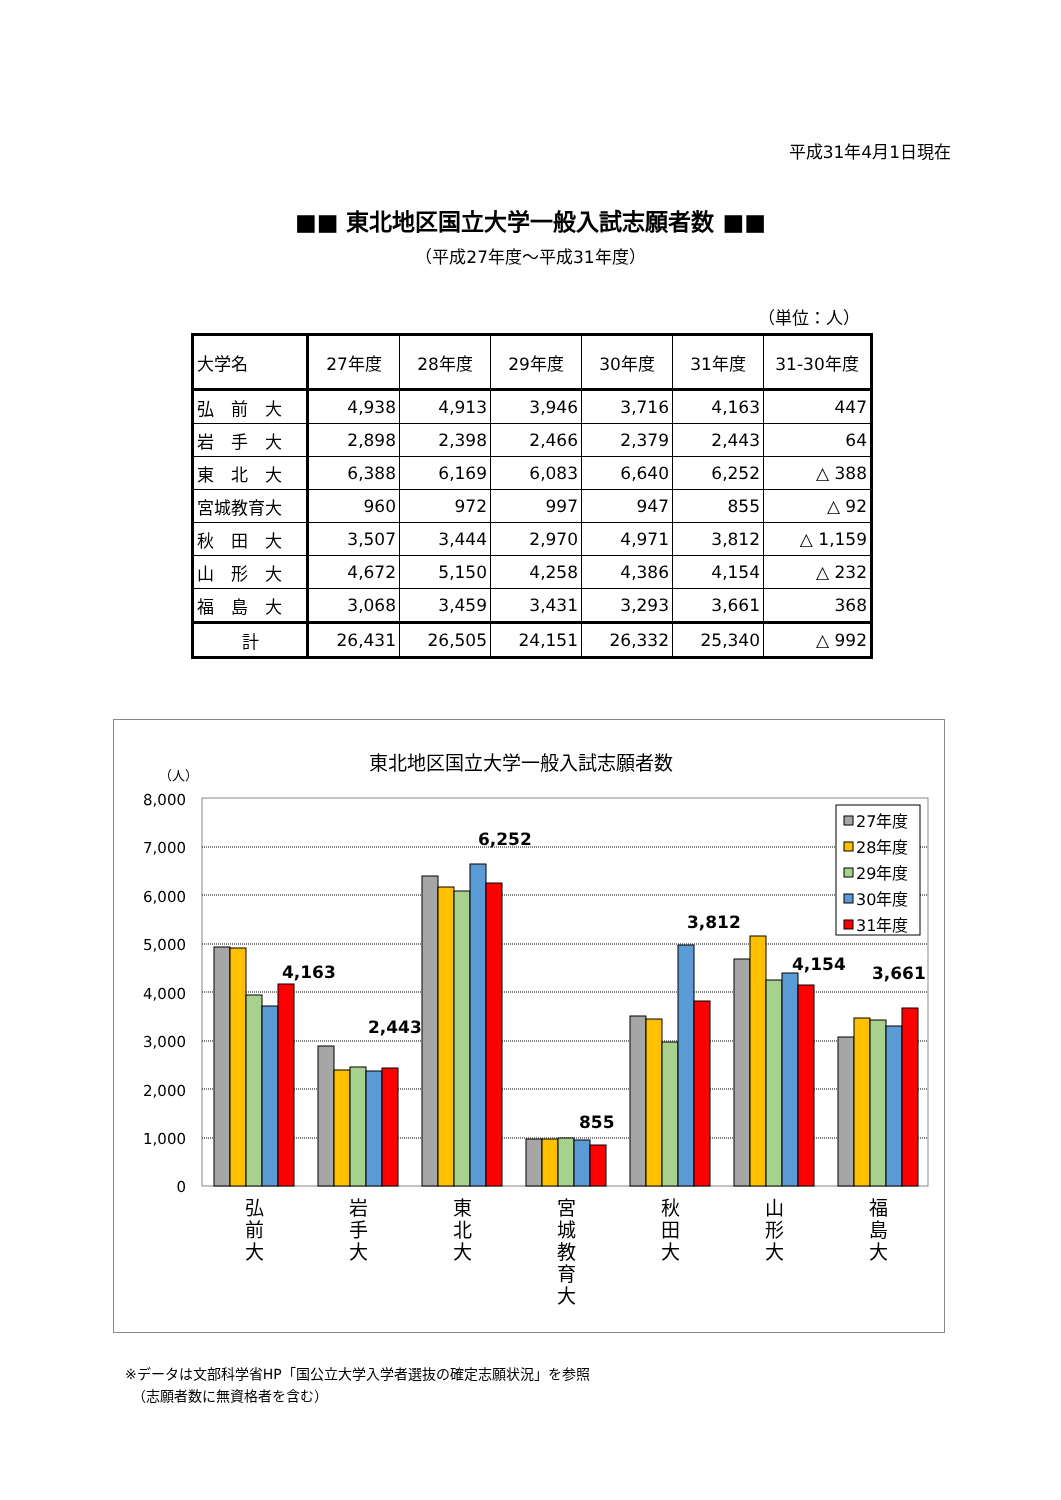平成31年4月1日現在
■■ 東北地区国立大学一般入試志願者数 ■■
（平成27年度～平成31年度）
（単位：人）
| 大学名 | 27年度 | 28年度 | 29年度 | 30年度 | 31年度 | 31-30年度 |
| --- | --- | --- | --- | --- | --- | --- |
| 弘 前 大 | 4,938 | 4,913 | 3,946 | 3,716 | 4,163 | 447 |
| 岩 手 大 | 2,898 | 2,398 | 2,466 | 2,379 | 2,443 | 64 |
| 東 北 大 | 6,388 | 6,169 | 6,083 | 6,640 | 6,252 | △ 388 |
| 宮城教育大 | 960 | 972 | 997 | 947 | 855 | △ 92 |
| 秋 田 大 | 3,507 | 3,444 | 2,970 | 4,971 | 3,812 | △ 1,159 |
| 山 形 大 | 4,672 | 5,150 | 4,258 | 4,386 | 4,154 | △ 232 |
| 福 島 大 | 3,068 | 3,459 | 3,431 | 3,293 | 3,661 | 368 |
| 計 | 26,431 | 26,505 | 24,151 | 26,332 | 25,340 | △ 992 |
東北地区国立大学一般入試志願者数
（人）
8,000
7,000
6,000
5,000
4,000
3,000
2,000
1,000
0
4,163
2,443
6,252
855
3,812
4,154
3,661
27年度
28年度
29年度
30年度
31年度
弘
前
大
岩
手
大
東
北
大
宮
城
教
育
大
秋
田
大
山
形
大
福
島
大
※データは文部科学省HP「国公立大学入学者選抜の確定志願状況」を参照
　（志願者数に無資格者を含む）